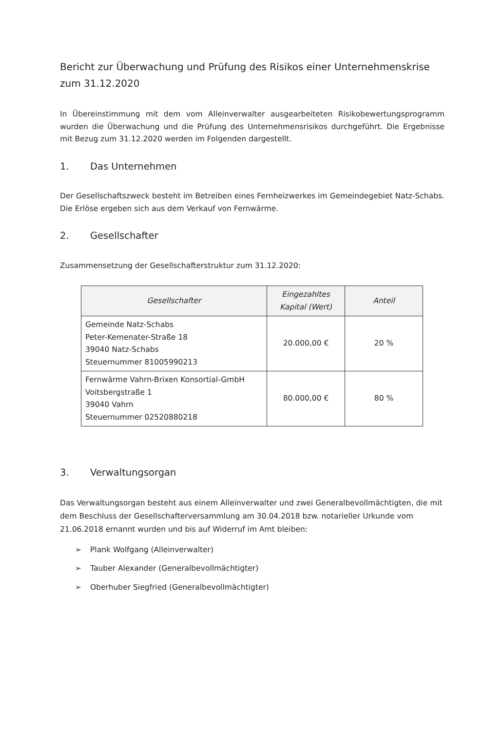Bericht zur Überwachung und Prüfung des Risikos einer Unternehmenskrise zum 31.12.2020
In Übereinstimmung mit dem vom Alleinverwalter ausgearbeiteten Risikobewertungsprogramm wurden die Überwachung und die Prüfung des Unternehmensrisikos durchgeführt. Die Ergebnisse mit Bezug zum 31.12.2020 werden im Folgenden dargestellt.
1. Das Unternehmen
Der Gesellschaftszweck besteht im Betreiben eines Fernheizwerkes im Gemeindegebiet Natz-Schabs. Die Erlöse ergeben sich aus dem Verkauf von Fernwärme.
2. Gesellschafter
Zusammensetzung der Gesellschafterstruktur zum 31.12.2020:
| Gesellschafter | Eingezahltes Kapital (Wert) | Anteil |
| --- | --- | --- |
| Gemeinde Natz-Schabs Peter-Kemenater-Straße 18 39040 Natz-Schabs Steuernummer 81005990213 | 20.000,00 € | 20 % |
| Fernwärme Vahrn-Brixen Konsortial-GmbH Voitsbergstraße 1 39040 Vahrn Steuernummer 02520880218 | 80.000,00 € | 80 % |
3. Verwaltungsorgan
Das Verwaltungsorgan besteht aus einem Alleinverwalter und zwei Generalbevollmächtigten, die mit dem Beschluss der Gesellschafterversammlung am 30.04.2018 bzw. notarieller Urkunde vom 21.06.2018 ernannt wurden und bis auf Widerruf im Amt bleiben:
➢ Plank Wolfgang (Alleinverwalter)
➢ Tauber Alexander (Generalbevollmächtigter)
➢ Oberhuber Siegfried (Generalbevollmächtigter)